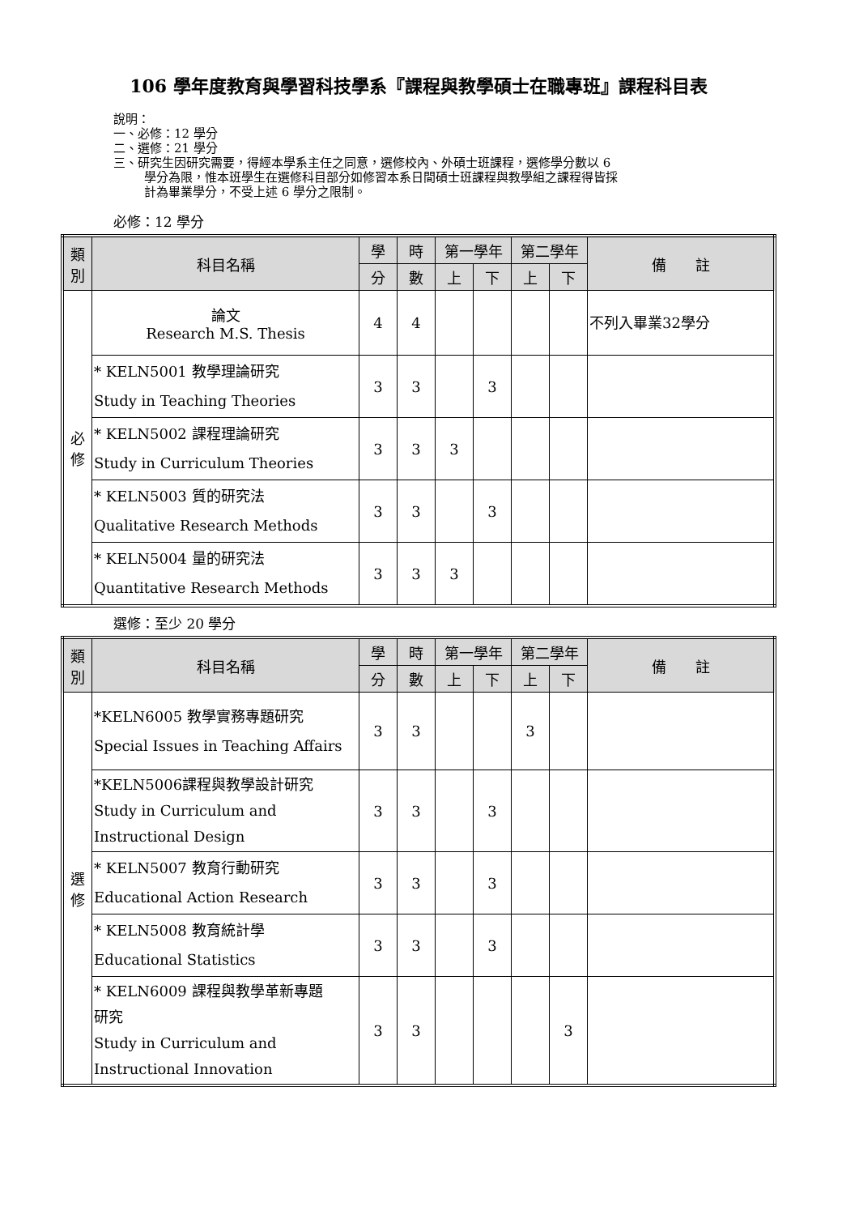106 學年度教育與學習科技學系『課程與教學碩士在職專班』課程科目表
說明：
一、必修：12 學分
二、選修：21 學分
三、研究生因研究需要，得經本學系主任之同意，選修校內、外碩士班課程，選修學分數以 6
學分為限，惟本班學生在選修科目部分如修習本系日間碩士班課程與教學組之課程得皆採
計為畢業學分，不受上述 6 學分之限制。
必修：12 學分
| 類 別 | 科目名稱 | 學 | 時 | 第一學年 | | 第二學年 | | 備 註 |
| --- | --- | --- | --- | --- | --- | --- | --- | --- |
| | | 分 | 數 | 上 | 下 | 上 | 下 | |
| 必 修 | 論文 Research M.S. Thesis | 4 | 4 | | | | | 不列入畢業32學分 |
| | * KELN5001 教學理論研究 Study in Teaching Theories | 3 | 3 | | 3 | | | |
| | * KELN5002 課程理論研究 Study in Curriculum Theories | 3 | 3 | 3 | | | | |
| | * KELN5003 質的研究法 Qualitative Research Methods | 3 | 3 | | 3 | | | |
| | * KELN5004 量的研究法 Quantitative Research Methods | 3 | 3 | 3 | | | | |
選修：至少 20 學分
| 類 別 | 科目名稱 | 學 | 時 | 第一學年 | | 第二學年 | | 備 註 |
| --- | --- | --- | --- | --- | --- | --- | --- | --- |
| | | 分 | 數 | 上 | 下 | 上 | 下 | |
| 選 修 | *KELN6005 教學實務專題研究 Special Issues in Teaching Affairs | 3 | 3 | | | 3 | | |
| | *KELN5006課程與教學設計研究 Study in Curriculum and Instructional Design | 3 | 3 | | 3 | | | |
| | * KELN5007 教育行動研究 Educational Action Research | 3 | 3 | | 3 | | | |
| | * KELN5008 教育統計學 Educational Statistics | 3 | 3 | | 3 | | | |
| | * KELN6009 課程與教學革新專題 研究 Study in Curriculum and Instructional Innovation | 3 | 3 | | | | 3 | |